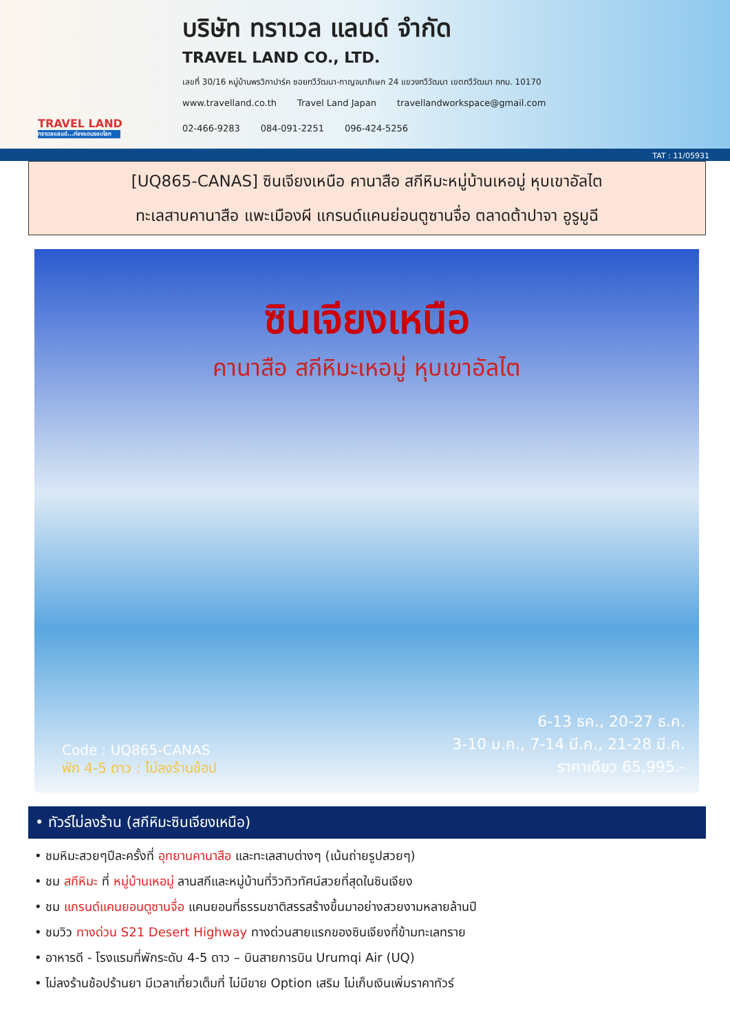TRAVEL LAND
ทราเวลแลนด์...ท่องแดนรอบโลก
บริษัท ทราเวล แลนด์ จำกัด
TRAVEL LAND CO., LTD.
เลขที่ 30/16 หมู่บ้านพรวิภาปาร์ค ซอยทวีวัฒนา-กาญจนาภิเษก 24 แขวงทวีวัฒนา เขตทวีวัฒนา กทม. 10170
www.travelland.co.th Travel Land Japan travellandworkspace@gmail.com
02-466-9283 084-091-2251 096-424-5256
TAT : 11/05931
[UQ865-CANAS] ซินเจียงเหนือ คานาสือ สกีหิมะหมู่บ้านเหอมู่ หุบเขาอัลไต
ทะเลสาบคานาสือ แพะเมืองผี แกรนด์แคนย่อนตูซานจื่อ ตลาดต้าปาจา อูรูมูฉี
ซินเจียงเหนือ
คานาสือ สกีหิมะเหอมู่ หุบเขาอัลไต
Code : UQ865-CANAS
พัก 4-5 ดาว : ไม่ลงร้านช้อป
6-13 ธค., 20-27 ธ.ค.
3-10 ม.ค., 7-14 มี.ค., 21-28 มี.ค.
ราคาเดียว 65,995.-
• ทัวร์ไม่ลงร้าน (สกีหิมะซินเจียงเหนือ)
• ชมหิมะสวยๆปีละครั้งที่ อุทยานคานาสือ และทะเลสาบต่างๆ (เน้นถ่ายรูปสวยๆ)
• ชม สกีหิมะ ที่ หมู่บ้านเหอมู่ ลานสกีและหมู่บ้านที่วิวทิวทัศน์สวยที่สุดในซินเจียง
• ชม แกรนด์แคนยอนตูซานจื่อ แคนยอนที่ธรรมชาติสรรสร้างขึ้นมาอย่างสวยงามหลายล้านปี
• ชมวิว ทางด่วน S21 Desert Highway ทางด่วนสายแรกของซินเจียงที่ข้ามทะเลทราย
• อาหารดี - โรงแรมที่พักระดับ 4-5 ดาว – บินสายการบิน Urumqi Air (UQ)
• ไม่ลงร้านช้อปร้านยา มีเวลาเที่ยวเต็มที่ ไม่มีขาย Option เสริม ไม่เก็บเงินเพิ่มราคาทัวร์